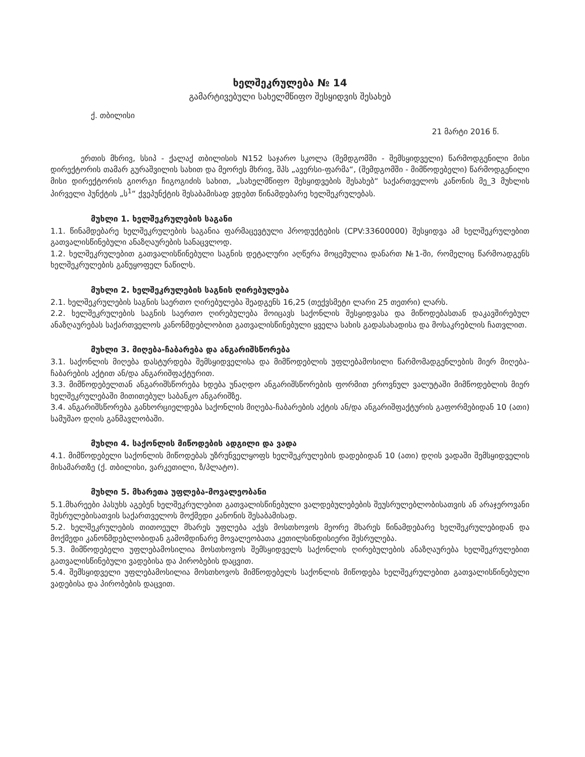ხელშეკრულება № 14
გამარტივებული სახელმწიფო შესყიდვის შესახებ
ქ. თბილისი
21 მარტი 2016 წ.
ერთის მხრივ, სსიპ - ქალაქ თბილისის N152 საჯარო სკოლა (შემდგომში - შემსყიდველი) წარმოდგენილი მისი დირექტორის თამარ გურაშვილის სახით და მეორეს მხრივ, შპს „ავერსი-ფარმა“, (შემდგომში - მიმწოდებელი) წარმოდგენილი მისი დირექტორის გიორგი ჩიგოგიძის სახით, „სახელმწიფო შესყიდვების შესახებ“ საქართველოს კანონის მე_3 მუხლის პირველი პუნქტის „ს<sup>1</sup>“ ქვეპუნქტის შესაბამისად ვდებთ წინამდებარე ხელშეკრულებას.
მუხლი 1. ხელშეკრულების საგანი
1.1. წინამდებარე ხელშეკრულების საგანია ფარმაცევტული პროდუქტების (CPV:33600000) შესყიდვა ამ ხელშეკრულებით გათვალისწინებული ანაზღაურების სანაცვლოდ.
1.2. ხელშეკრულებით გათვალისწინებული საგნის დეტალური აღწერა მოცემულია დანართ №1-ში, რომელიც წარმოადგენს ხელშეკრულების განუყოფელ ნაწილს.
მუხლი 2. ხელშეკრულების საგნის ღირებულება
2.1. ხელშეკრულების საგნის საერთო ღირებულება შეადგენს 16,25 (თექვსმეტი ლარი 25 თეთრი) ლარს.
2.2. ხელშეკრულების საგნის საერთო ღირებულება მოიცავს საქონლის შესყიდვასა და მიწოდებასთან დაკავშირებულ ანაზღაურებას საქართველოს კანონმდებლობით გათვალისწინებული ყველა სახის გადასახადისა და მოსაკრებლის ჩათვლით.
მუხლი 3. მიღება-ჩაბარება და ანგარიშსწორება
3.1. საქონლის მიღება დასტურდება შემსყიდველისა და მიმწოდებლის უფლებამოსილი წარმომადგენლების მიერ მიღება-ჩაბარების აქტით ან/და ანგარიშფაქტურით.
3.3. მიმწოდებელთან ანგარიშსწორება ხდება უნაღდო ანგარიშსწორების ფორმით ეროვნულ ვალუტაში მიმწოდებლის მიერ ხელშეკრულებაში მითითებულ საბანკო ანგარიშზე.
3.4. ანგარიშსწორება განხორციელდება საქონლის მიღება-ჩაბარების აქტის ან/და ანგარიშფაქტურის გაფორმებიდან 10 (ათი) სამუშაო დღის განმავლობაში.
მუხლი 4. საქონლის მიწოდების ადგილი და ვადა
4.1. მიმწოდებელი საქონლის მიწოდებას უზრუნველყოფს ხელშეკრულების დადებიდან 10 (ათი) დღის ვადაში შემსყიდველის მისამართზე (ქ. თბილისი, ვარკეთილი, ზ/პლატო).
მუხლი 5. მხარეთა უფლება-მოვალეობანი
5.1.მხარეები პასუხს აგებენ ხელშეკრულებით გათვალისწინებული ვალდებულებების შეუსრულებლობისათვის ან არაჯეროვანი შესრულებისათვის საქართველოს მოქმედი კანონის შესაბამისად.
5.2. ხელშეკრულების თითოეულ მხარეს უფლება აქვს მოსთხოვოს მეორე მხარეს წინამდებარე ხელშეკრულებიდან და მოქმედი კანონმდებლობიდან გამომდინარე მოვალეობათა კეთილსინდისიერი შესრულება.
5.3. მიმწოდებელი უფლებამოსილია მოსთხოვოს შემსყიდველს საქონლის ღირებულების ანაზღაურება ხელშეკრულებით გათვალისწინებული ვადებისა და პირობების დაცვით.
5.4. შემსყიდველი უფლებამოსილია მოსთხოვოს მიმწოდებელს საქონლის მიწოდება ხელშეკრულებით გათვალისწინებული ვადებისა და პირობების დაცვით.